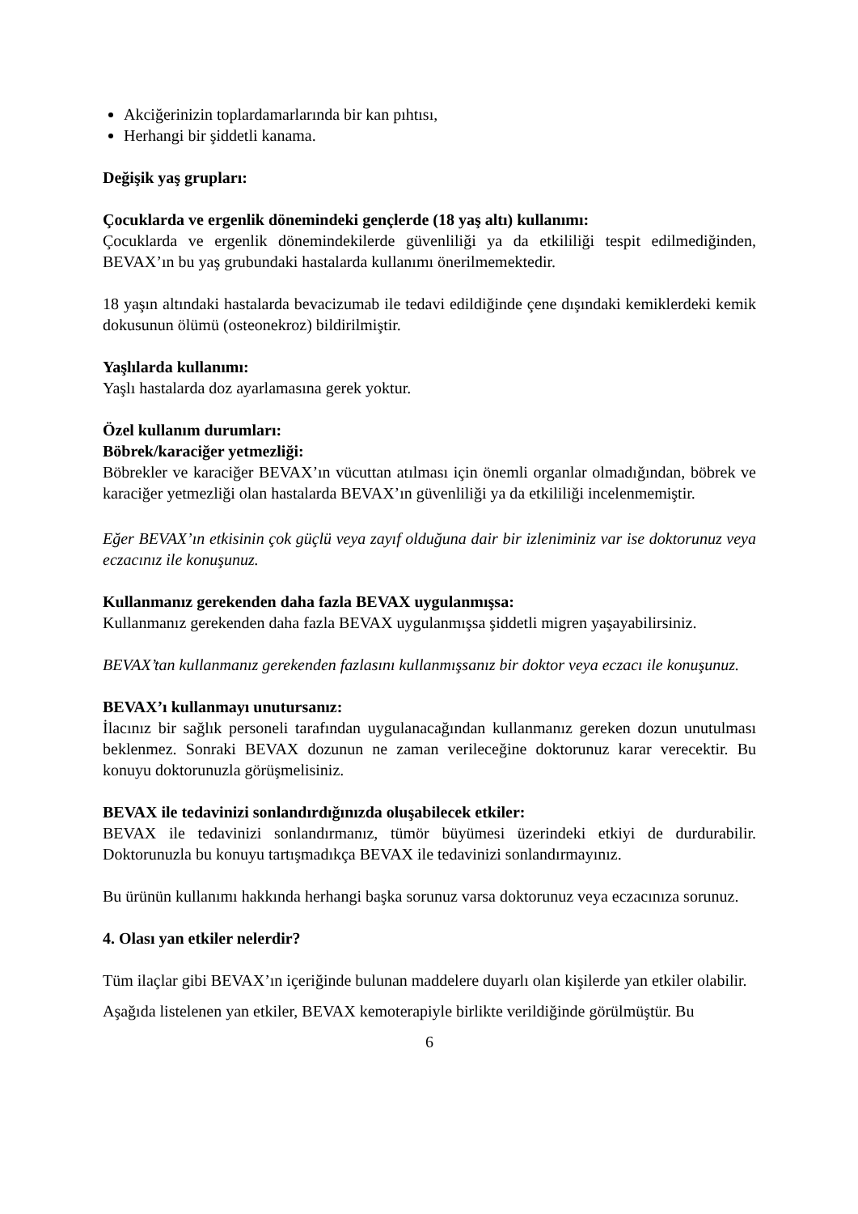Akciğerinizin toplardamarlarında bir kan pıhtısı,
Herhangi bir şiddetli kanama.
Değişik yaş grupları:
Çocuklarda ve ergenlik dönemindeki gençlerde (18 yaş altı) kullanımı:
Çocuklarda ve ergenlik dönemindekilerde güvenliliği ya da etkililiği tespit edilmediğinden, BEVAX’ın bu yaş grubundaki hastalarda kullanımı önerilmemektedir.
18 yaşın altındaki hastalarda bevacizumab ile tedavi edildiğinde çene dışındaki kemiklerdeki kemik dokusunun ölümü (osteonekroz) bildirilmiştir.
Yaşlılarda kullanımı:
Yaşlı hastalarda doz ayarlamasına gerek yoktur.
Özel kullanım durumları:
Böbrek/karaciğer yetmezliği:
Böbrekler ve karaciğer BEVAX’ın vücuttan atılması için önemli organlar olmadığından, böbrek ve karaciğer yetmezliği olan hastalarda BEVAX’ın güvenliliği ya da etkililiği incelenmemiştir.
Eğer BEVAX’ın etkisinin çok güçlü veya zayıf olduğuna dair bir izleniminiz var ise doktorunuz veya eczacınız ile konuşunuz.
Kullanmanız gerekenden daha fazla BEVAX uygulanmışsa:
Kullanmanız gerekenden daha fazla BEVAX uygulanmışsa şiddetli migren yaşayabilirsiniz.
BEVAX’tan kullanmanız gerekenden fazlasını kullanmışsanız bir doktor veya eczacı ile konuşunuz.
BEVAX’ı kullanmayı unutursanız:
İlacınız bir sağlık personeli tarafından uygulanacağından kullanmanız gereken dozun unutulması beklenmez. Sonraki BEVAX dozunun ne zaman verileceğine doktorunuz karar verecektir. Bu konuyu doktorunuzla görüşmelisiniz.
BEVAX ile tedavinizi sonlandırdığınızda oluşabilecek etkiler:
BEVAX ile tedavinizi sonlandırmanız, tümör büyümesi üzerindeki etkiyi de durdurabilir. Doktorunuzla bu konuyu tartışmadıkça BEVAX ile tedavinizi sonlandırmayınız.
Bu ürünün kullanımı hakkında herhangi başka sorunuz varsa doktorunuz veya eczacınıza sorunuz.
4. Olası yan etkiler nelerdir?
Tüm ilaçlar gibi BEVAX’ın içeriğinde bulunan maddelere duyarlı olan kişilerde yan etkiler olabilir.
Aşağıda listelenen yan etkiler, BEVAX kemoterapiyle birlikte verildiğinde görülmüştür. Bu
6